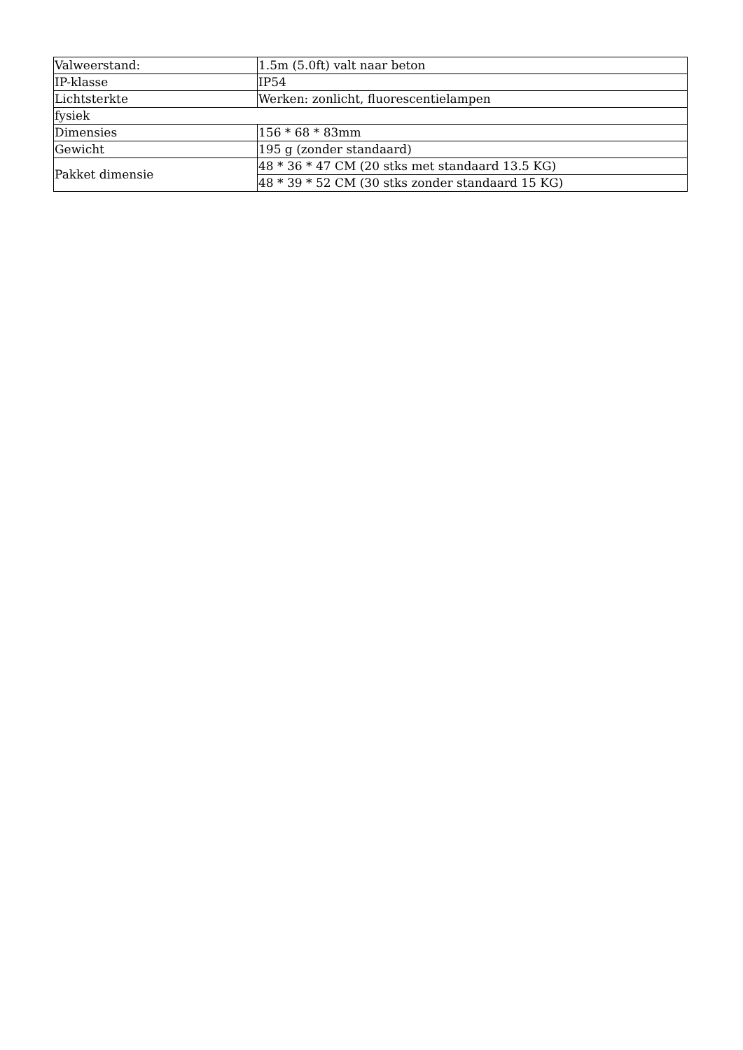| Valweerstand: | 1.5m (5.0ft) valt naar beton |
| IP-klasse | IP54 |
| Lichtsterkte | Werken: zonlicht, fluorescentielampen |
| fysiek | |
| Dimensies | 156 * 68 * 83mm |
| Gewicht | 195 g (zonder standaard) |
| Pakket dimensie | 48 * 36 * 47 CM (20 stks met standaard 13.5 KG) |
| | 48 * 39 * 52 CM (30 stks zonder standaard 15 KG) |